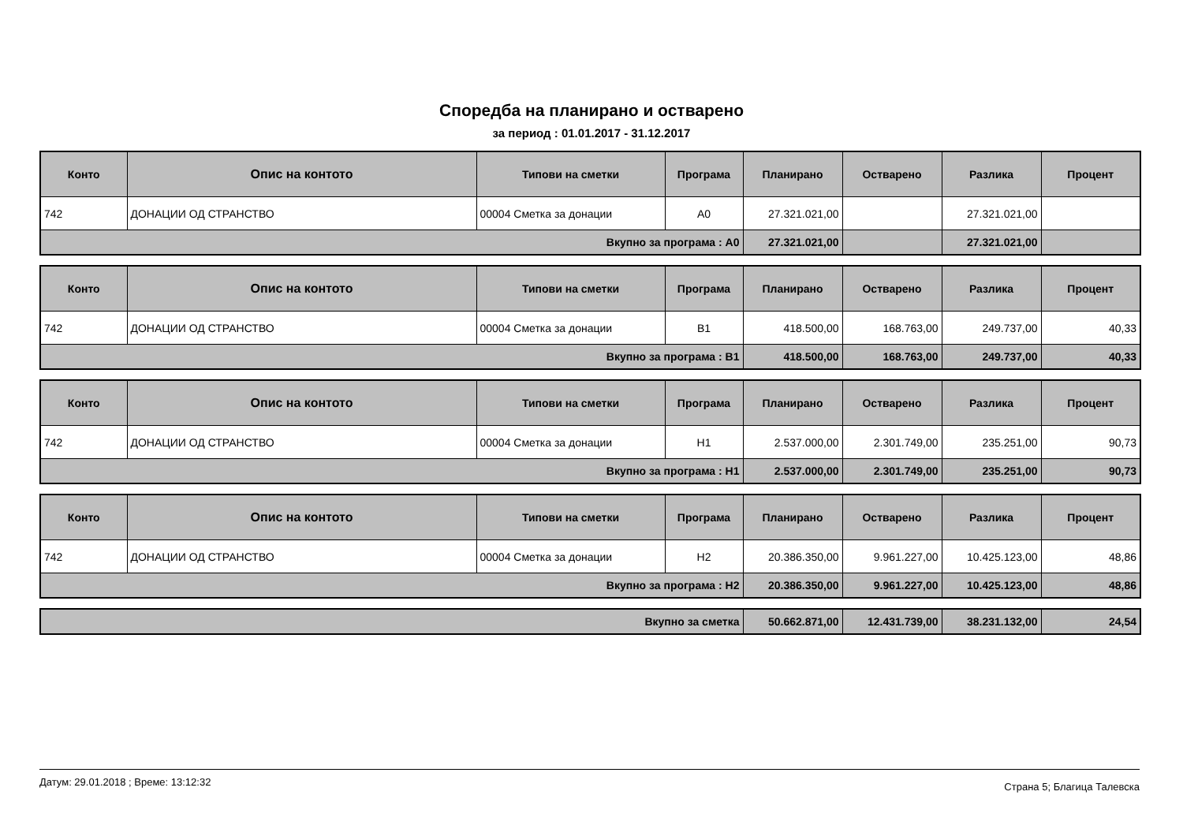Споредба на планирано и остварено
за период : 01.01.2017 - 31.12.2017
| Конто | Опис на контото | Типови на сметки | Програма | Планирано | Остварено | Разлика | Процент |
| --- | --- | --- | --- | --- | --- | --- | --- |
| 742 | ДОНАЦИИ ОД СТРАНСТВО | 00004 Сметка за донации | A0 | 27.321.021,00 | | 27.321.021,00 | |
| Вкупно за програма : A0 | | | | 27.321.021,00 | | 27.321.021,00 | |
| Конто | Опис на контото | Типови на сметки | Програма | Планирано | Остварено | Разлика | Процент |
| --- | --- | --- | --- | --- | --- | --- | --- |
| 742 | ДОНАЦИИ ОД СТРАНСТВО | 00004 Сметка за донации | B1 | 418.500,00 | 168.763,00 | 249.737,00 | 40,33 |
| Вкупно за програма : B1 | | | | 418.500,00 | 168.763,00 | 249.737,00 | 40,33 |
| Конто | Опис на контото | Типови на сметки | Програма | Планирано | Остварено | Разлика | Процент |
| --- | --- | --- | --- | --- | --- | --- | --- |
| 742 | ДОНАЦИИ ОД СТРАНСТВО | 00004 Сметка за донации | H1 | 2.537.000,00 | 2.301.749,00 | 235.251,00 | 90,73 |
| Вкупно за програма : H1 | | | | 2.537.000,00 | 2.301.749,00 | 235.251,00 | 90,73 |
| Конто | Опис на контото | Типови на сметки | Програма | Планирано | Остварено | Разлика | Процент |
| --- | --- | --- | --- | --- | --- | --- | --- |
| 742 | ДОНАЦИИ ОД СТРАНСТВО | 00004 Сметка за донации | H2 | 20.386.350,00 | 9.961.227,00 | 10.425.123,00 | 48,86 |
| Вкупно за програма : H2 | | | | 20.386.350,00 | 9.961.227,00 | 10.425.123,00 | 48,86 |
| Вкупно за сметка | 50.662.871,00 | 12.431.739,00 | 38.231.132,00 | 24,54 |
Датум: 29.01.2018 ; Време: 13:12:32 Страна 5; Благица Талевска